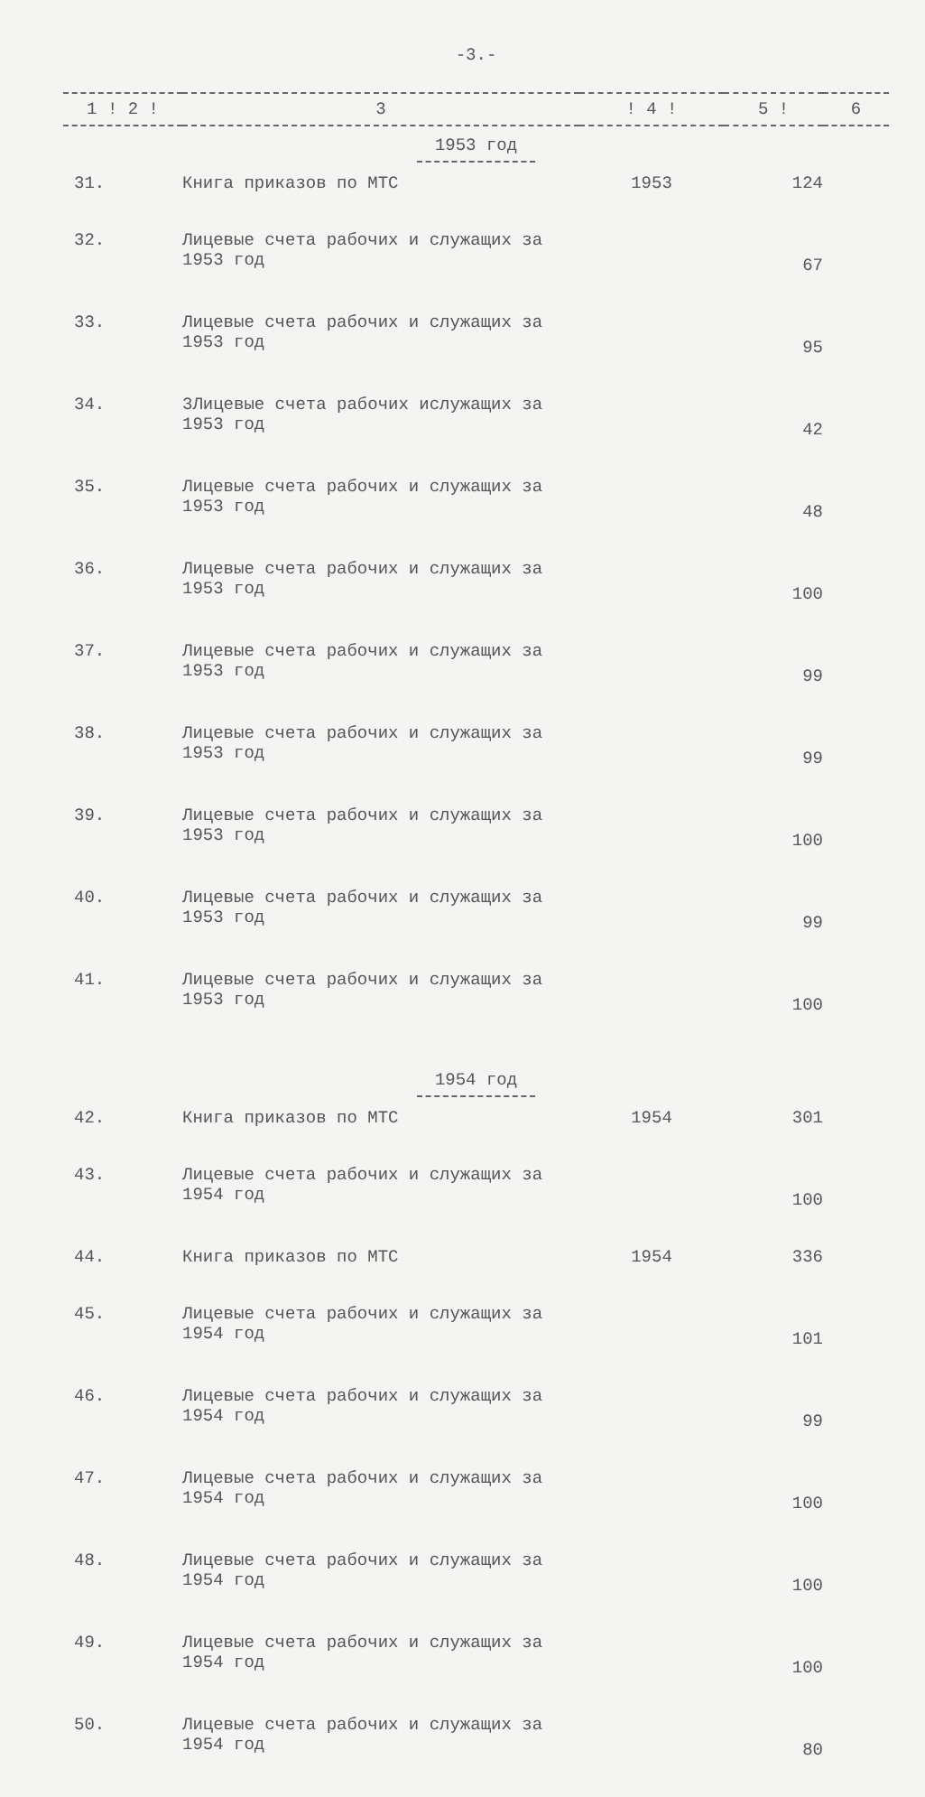-3.-
| 1 ! 2 ! | 3 | ! 4 ! | 5 ! | 6 |
| --- | --- | --- | --- | --- |
| 1953 год | | | | |
| 31. | Книга приказов по МТС | 1953 | 124 | |
| 32. | Лицевые счета рабочих и служащих за 1953 год | | 67 | |
| 33. | Лицевые счета рабочих и служащих за 1953 год | | 95 | |
| 34. | 3Лицевые счета рабочих ислужащих за 1953 год | | 42 | |
| 35. | Лицевые счета рабочих и служащих за 1953 год | | 48 | |
| 36. | Лицевые счета рабочих и служащих за 1953 год | | 100 | |
| 37. | Лицевые счета рабочих и служащих за 1953 год | | 99 | |
| 38. | Лицевые счета рабочих и служащих за 1953 год | | 99 | |
| 39. | Лицевые счета рабочих и служащих за 1953 год | | 100 | |
| 40. | Лицевые счета рабочих и служащих за 1953 год | | 99 | |
| 41. | Лицевые счета рабочих и служащих за 1953 год | | 100 | |
| 1954 год | | | | |
| 42. | Книга приказов по МТС | 1954 | 301 | |
| 43. | Лицевые счета рабочих и служащих за 1954 год | | 100 | |
| 44. | Книга приказов по МТС | 1954 | 336 | |
| 45. | Лицевые счета рабочих и служащих за 1954 год | | 101 | |
| 46. | Лицевые счета рабочих и служащих за 1954 год | | 99 | |
| 47. | Лицевые счета рабочих и служащих за 1954 год | | 100 | |
| 48. | Лицевые счета рабочих и служащих за 1954 год | | 100 | |
| 49. | Лицевые счета рабочих и служащих за 1954 год | | 100 | |
| 50. | Лицевые счета рабочих и служащих за 1954 год | | 80 | |